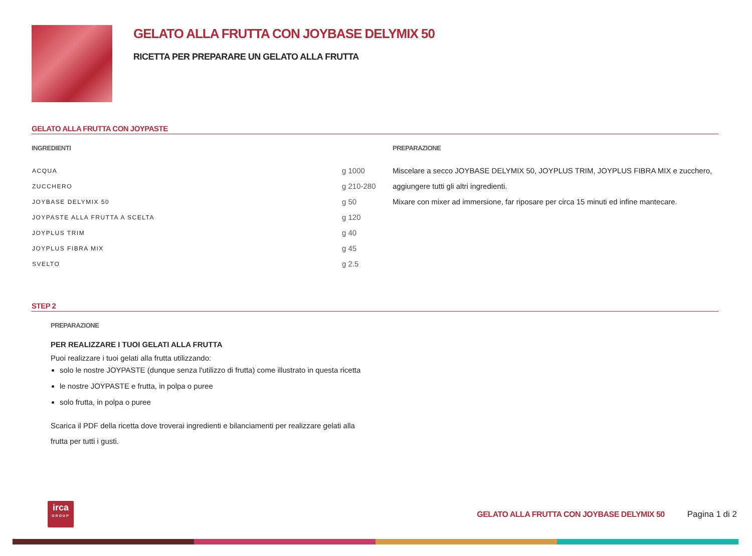GELATO ALLA FRUTTA CON JOYBASE DELYMIX 50
RICETTA PER PREPARARE UN GELATO ALLA FRUTTA
GELATO ALLA FRUTTA CON JOYPASTE
INGREDIENTI
| ACQUA | g 1000 |
| ZUCCHERO | g 210-280 |
| JOYBASE DELYMIX 50 | g 50 |
| JOYPASTE ALLA FRUTTA A SCELTA | g 120 |
| JOYPLUS TRIM | g 40 |
| JOYPLUS FIBRA MIX | g 45 |
| SVELTO | g 2.5 |
PREPARAZIONE
Miscelare a secco JOYBASE DELYMIX 50, JOYPLUS TRIM, JOYPLUS FIBRA MIX e zucchero, aggiungere tutti gli altri ingredienti.
Mixare con mixer ad immersione, far riposare per circa 15 minuti ed infine mantecare.
STEP 2
PREPARAZIONE
PER REALIZZARE I TUOI GELATI ALLA FRUTTA
Puoi realizzare i tuoi gelati alla frutta utilizzando:
solo le nostre JOYPASTE (dunque senza l'utilizzo di frutta) come illustrato in questa ricetta
le nostre JOYPASTE e frutta, in polpa o puree
solo frutta, in polpa o puree
Scarica il PDF della ricetta dove troverai ingredienti e bilanciamenti per realizzare gelati alla frutta per tutti i gusti.
irca
GROUP
GELATO ALLA FRUTTA CON JOYBASE DELYMIX 50
Pagina 1 di 2